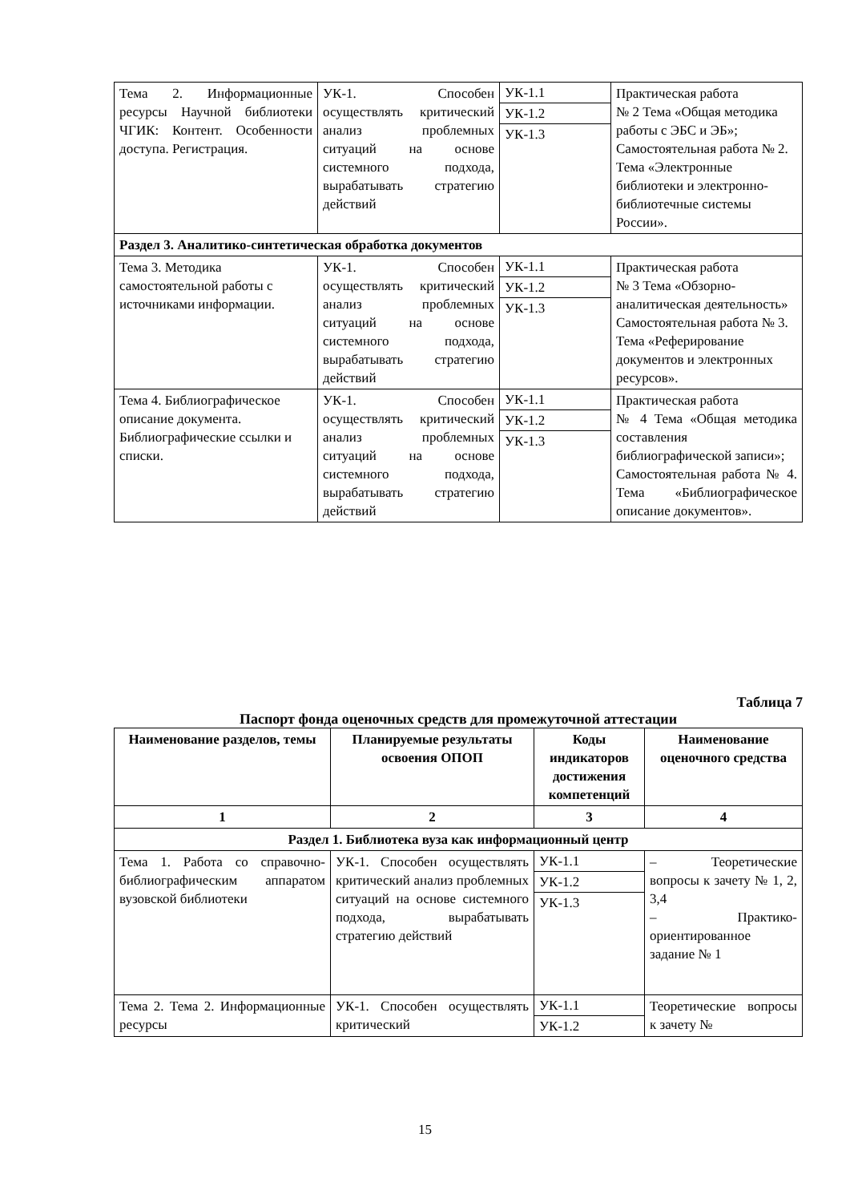| Тема 2. Информационные ресурсы Научной библиотеки ЧГИК: Контент. Особенности доступа. Регистрация. | УК-1. Способен осуществлять критический анализ проблемных ситуаций на основе системного подхода, вырабатывать стратегию действий | УК-1.1 УК-1.2 УК-1.3 | Практическая работа № 2 Тема «Общая методика работы с ЭБС и ЭБ»; Самостоятельная работа № 2. Тема «Электронные библиотеки и электронно-библиотечные системы России». |
| Раздел 3. Аналитико-синтетическая обработка документов | | | |
| Тема 3. Методика самостоятельной работы с источниками информации. | УК-1. Способен осуществлять критический анализ проблемных ситуаций на основе системного подхода, вырабатывать стратегию действий | УК-1.1 УК-1.2 УК-1.3 | Практическая работа № 3 Тема «Обзорно-аналитическая деятельность» Самостоятельная работа № 3. Тема «Реферирование документов и электронных ресурсов». |
| Тема 4. Библиографическое описание документа. Библиографические ссылки и списки. | УК-1. Способен осуществлять критический анализ проблемных ситуаций на основе системного подхода, вырабатывать стратегию действий | УК-1.1 УК-1.2 УК-1.3 | Практическая работа № 4 Тема «Общая методика составления библиографической записи»; Самостоятельная работа № 4. Тема «Библиографическое описание документов». |
Таблица 7
Паспорт фонда оценочных средств для промежуточной аттестации
| Наименование разделов, темы | Планируемые результаты освоения ОПОП | Коды индикаторов достижения компетенций | Наименование оценочного средства |
| --- | --- | --- | --- |
| 1 | 2 | 3 | 4 |
| Раздел 1. Библиотека вуза как информационный центр | | | |
| Тема 1. Работа со справочно-библиографическим аппаратом вузовской библиотеки | УК-1. Способен осуществлять критический анализ проблемных ситуаций на основе системного подхода, вырабатывать стратегию действий | УК-1.1 УК-1.2 УК-1.3 | – Теоретические вопросы к зачету № 1, 2, 3,4 – Практико-ориентированное задание № 1 |
| Тема 2. Тема 2. Информационные ресурсы | УК-1. Способен осуществлять критический | УК-1.1 УК-1.2 | Теоретические вопросы к зачету № |
15